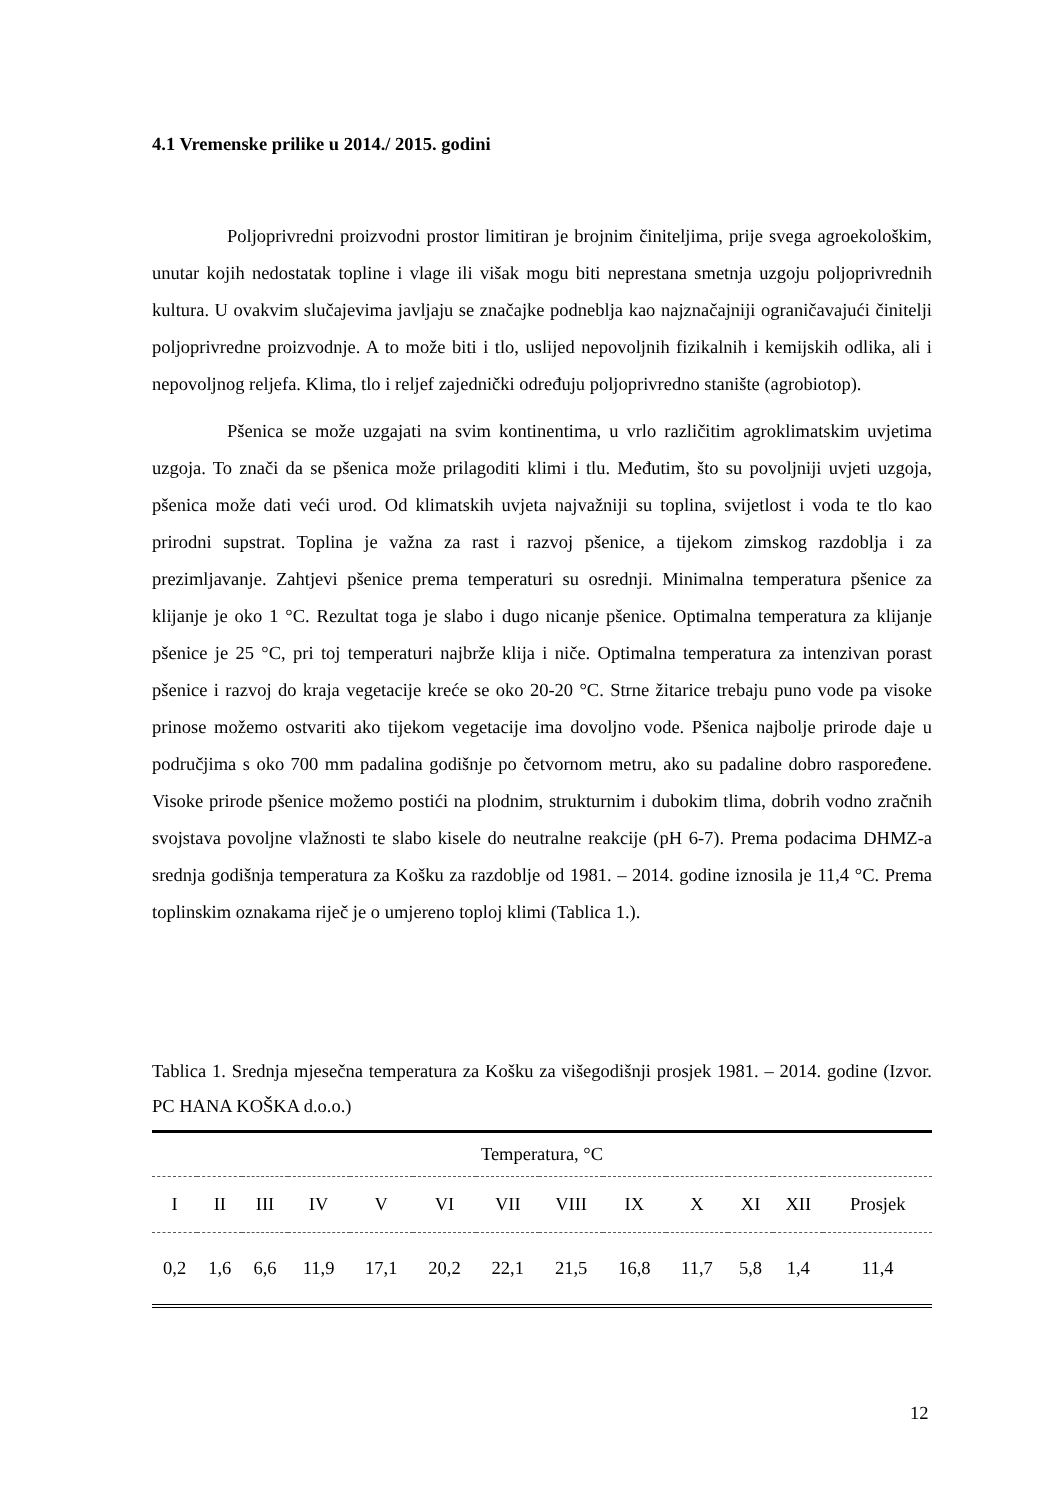4.1 Vremenske prilike u 2014./ 2015. godini
Poljoprivredni proizvodni prostor limitiran je brojnim činiteljima, prije svega agroekološkim, unutar kojih nedostatak topline i vlage ili višak mogu biti neprestana smetnja uzgoju poljoprivrednih kultura. U ovakvim slučajevima javljaju se značajke podneblja kao najznačajniji ograničavajući činitelji poljoprivredne proizvodnje. A to može biti i tlo, uslijed nepovoljnih fizikalnih i kemijskih odlika, ali i nepovoljnog reljefa. Klima, tlo i reljef zajednički određuju poljoprivredno stanište (agrobiotop).
Pšenica se može uzgajati na svim kontinentima, u vrlo različitim agroklimatskim uvjetima uzgoja. To znači da se pšenica može prilagoditi klimi i tlu. Međutim, što su povoljniji uvjeti uzgoja, pšenica može dati veći urod. Od klimatskih uvjeta najvažniji su toplina, svijetlost i voda te tlo kao prirodni supstrat. Toplina je važna za rast i razvoj pšenice, a tijekom zimskog razdoblja i za prezimljavanje. Zahtjevi pšenice prema temperaturi su osrednji. Minimalna temperatura pšenice za klijanje je oko 1 °C. Rezultat toga je slabo i dugo nicanje pšenice. Optimalna temperatura za klijanje pšenice je 25 °C, pri toj temperaturi najbrže klija i niče. Optimalna temperatura za intenzivan porast pšenice i razvoj do kraja vegetacije kreće se oko 20-20 °C. Strne žitarice trebaju puno vode pa visoke prinose možemo ostvariti ako tijekom vegetacije ima dovoljno vode. Pšenica najbolje prirode daje u područjima s oko 700 mm padalina godišnje po četvornom metru, ako su padaline dobro raspoređene. Visoke prirode pšenice možemo postići na plodnim, strukturnim i dubokim tlima, dobrih vodno zračnih svojstava povoljne vlažnosti te slabo kisele do neutralne reakcije (pH 6-7). Prema podacima DHMZ-a srednja godišnja temperatura za Košku za razdoblje od 1981. – 2014. godine iznosila je 11,4 °C. Prema toplinskim oznakama riječ je o umjereno toploj klimi (Tablica 1.).
Tablica 1. Srednja mjesečna temperatura za Košku za višegodišnji prosjek 1981. – 2014. godine (Izvor. PC HANA KOŠKA d.o.o.)
| Temperatura, °C | | | | | | | | | | | | |
| --- | --- | --- | --- | --- | --- | --- | --- | --- | --- | --- | --- | --- |
| I | II | III | IV | V | VI | VII | VIII | IX | X | XI | XII | Prosjek |
| 0,2 | 1,6 | 6,6 | 11,9 | 17,1 | 20,2 | 22,1 | 21,5 | 16,8 | 11,7 | 5,8 | 1,4 | 11,4 |
12